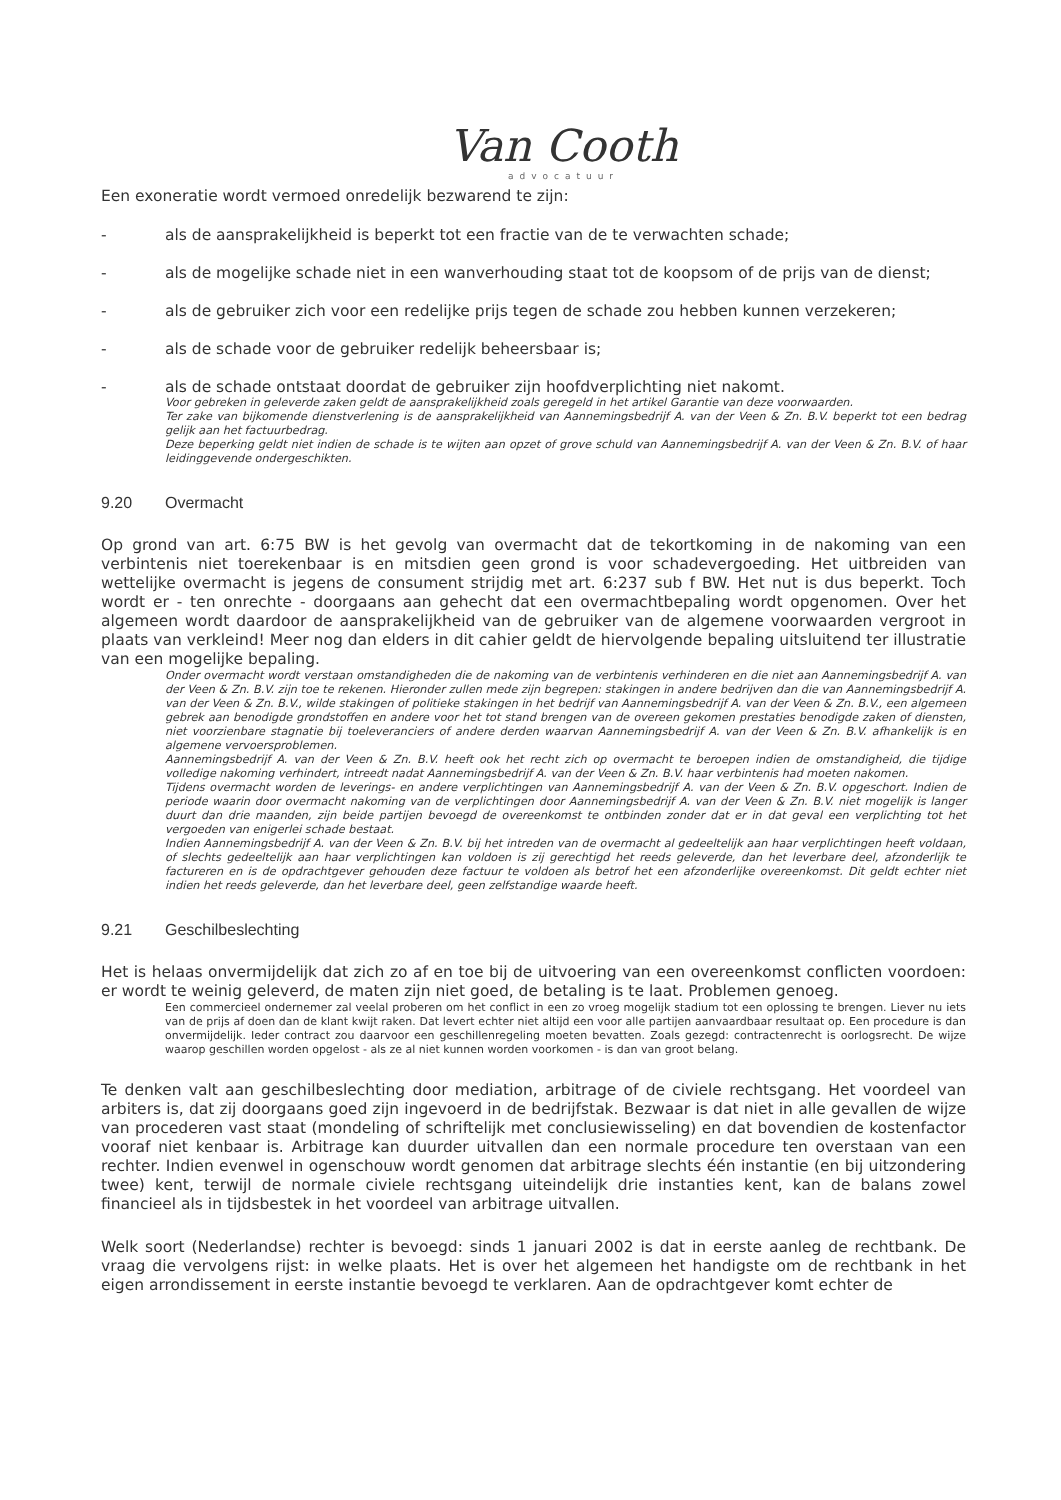Van Cooth
advocatuur
Een exoneratie wordt vermoed onredelijk bezwarend te zijn:
- als de aansprakelijkheid is beperkt tot een fractie van de te verwachten schade;
- als de mogelijke schade niet in een wanverhouding staat tot de koopsom of de prijs van de dienst;
- als de gebruiker zich voor een redelijke prijs tegen de schade zou hebben kunnen verzekeren;
- als de schade voor de gebruiker redelijk beheersbaar is;
- als de schade ontstaat doordat de gebruiker zijn hoofdverplichting niet nakomt.
Voor gebreken in geleverde zaken geldt de aansprakelijkheid zoals geregeld in het artikel Garantie van deze voorwaarden.
Ter zake van bijkomende dienstverlening is de aansprakelijkheid van Aannemingsbedrijf A. van der Veen & Zn. B.V. beperkt tot een bedrag gelijk aan het factuurbedrag.
Deze beperking geldt niet indien de schade is te wijten aan opzet of grove schuld van Aannemingsbedrijf A. van der Veen & Zn. B.V. of haar leidinggevende ondergeschikten.
9.20 Overmacht
Op grond van art. 6:75 BW is het gevolg van overmacht dat de tekortkoming in de nakoming van een verbintenis niet toerekenbaar is en mitsdien geen grond is voor schadevergoeding. Het uitbreiden van wettelijke overmacht is jegens de consument strijdig met art. 6:237 sub f BW. Het nut is dus beperkt. Toch wordt er - ten onrechte - doorgaans aan gehecht dat een overmachtbepaling wordt opgenomen. Over het algemeen wordt daardoor de aansprakelijkheid van de gebruiker van de algemene voorwaarden vergroot in plaats van verkleind! Meer nog dan elders in dit cahier geldt de hiervolgende bepaling uitsluitend ter illustratie van een mogelijke bepaling.
Onder overmacht wordt verstaan omstandigheden die de nakoming van de verbintenis verhinderen en die niet aan Aannemingsbedrijf A. van der Veen & Zn. B.V. zijn toe te rekenen. Hieronder zullen mede zijn begrepen: stakingen in andere bedrijven dan die van Aannemingsbedrijf A. van der Veen & Zn. B.V., wilde stakingen of politieke stakingen in het bedrijf van Aannemingsbedrijf A. van der Veen & Zn. B.V., een algemeen gebrek aan benodigde grondstoffen en andere voor het tot stand brengen van de overeen gekomen prestaties benodigde zaken of diensten, niet voorzienbare stagnatie bij toeleveranciers of andere derden waarvan Aannemingsbedrijf A. van der Veen & Zn. B.V. afhankelijk is en algemene vervoersproblemen.
Aannemingsbedrijf A. van der Veen & Zn. B.V. heeft ook het recht zich op overmacht te beroepen indien de omstandigheid, die tijdige volledige nakoming verhindert, intreedt nadat Aannemingsbedrijf A. van der Veen & Zn. B.V. haar verbintenis had moeten nakomen.
Tijdens overmacht worden de leverings- en andere verplichtingen van Aannemingsbedrijf A. van der Veen & Zn. B.V. opgeschort. Indien de periode waarin door overmacht nakoming van de verplichtingen door Aannemingsbedrijf A. van der Veen & Zn. B.V. niet mogelijk is langer duurt dan drie maanden, zijn beide partijen bevoegd de overeenkomst te ontbinden zonder dat er in dat geval een verplichting tot het vergoeden van enigerlei schade bestaat.
Indien Aannemingsbedrijf A. van der Veen & Zn. B.V. bij het intreden van de overmacht al gedeeltelijk aan haar verplichtingen heeft voldaan, of slechts gedeeltelijk aan haar verplichtingen kan voldoen is zij gerechtigd het reeds geleverde, dan het leverbare deel, afzonderlijk te factureren en is de opdrachtgever gehouden deze factuur te voldoen als betrof het een afzonderlijke overeenkomst. Dit geldt echter niet indien het reeds geleverde, dan het leverbare deel, geen zelfstandige waarde heeft.
9.21 Geschilbeslechting
Het is helaas onvermijdelijk dat zich zo af en toe bij de uitvoering van een overeenkomst conflicten voordoen: er wordt te weinig geleverd, de maten zijn niet goed, de betaling is te laat. Problemen genoeg.
Een commercieel ondernemer zal veelal proberen om het conflict in een zo vroeg mogelijk stadium tot een oplossing te brengen. Liever nu iets van de prijs af doen dan de klant kwijt raken. Dat levert echter niet altijd een voor alle partijen aanvaardbaar resultaat op. Een procedure is dan onvermijdelijk. Ieder contract zou daarvoor een geschillenregeling moeten bevatten. Zoals gezegd: contractenrecht is oorlogsrecht. De wijze waarop geschillen worden opgelost - als ze al niet kunnen worden voorkomen - is dan van groot belang.
Te denken valt aan geschilbeslechting door mediation, arbitrage of de civiele rechtsgang. Het voordeel van arbiters is, dat zij doorgaans goed zijn ingevoerd in de bedrijfstak. Bezwaar is dat niet in alle gevallen de wijze van procederen vast staat (mondeling of schriftelijk met conclusiewisseling) en dat bovendien de kostenfactor vooraf niet kenbaar is. Arbitrage kan duurder uitvallen dan een normale procedure ten overstaan van een rechter. Indien evenwel in ogenschouw wordt genomen dat arbitrage slechts één instantie (en bij uitzondering twee) kent, terwijl de normale civiele rechtsgang uiteindelijk drie instanties kent, kan de balans zowel financieel als in tijdsbestek in het voordeel van arbitrage uitvallen.
Welk soort (Nederlandse) rechter is bevoegd: sinds 1 januari 2002 is dat in eerste aanleg de rechtbank. De vraag die vervolgens rijst: in welke plaats. Het is over het algemeen het handigste om de rechtbank in het eigen arrondissement in eerste instantie bevoegd te verklaren. Aan de opdrachtgever komt echter de